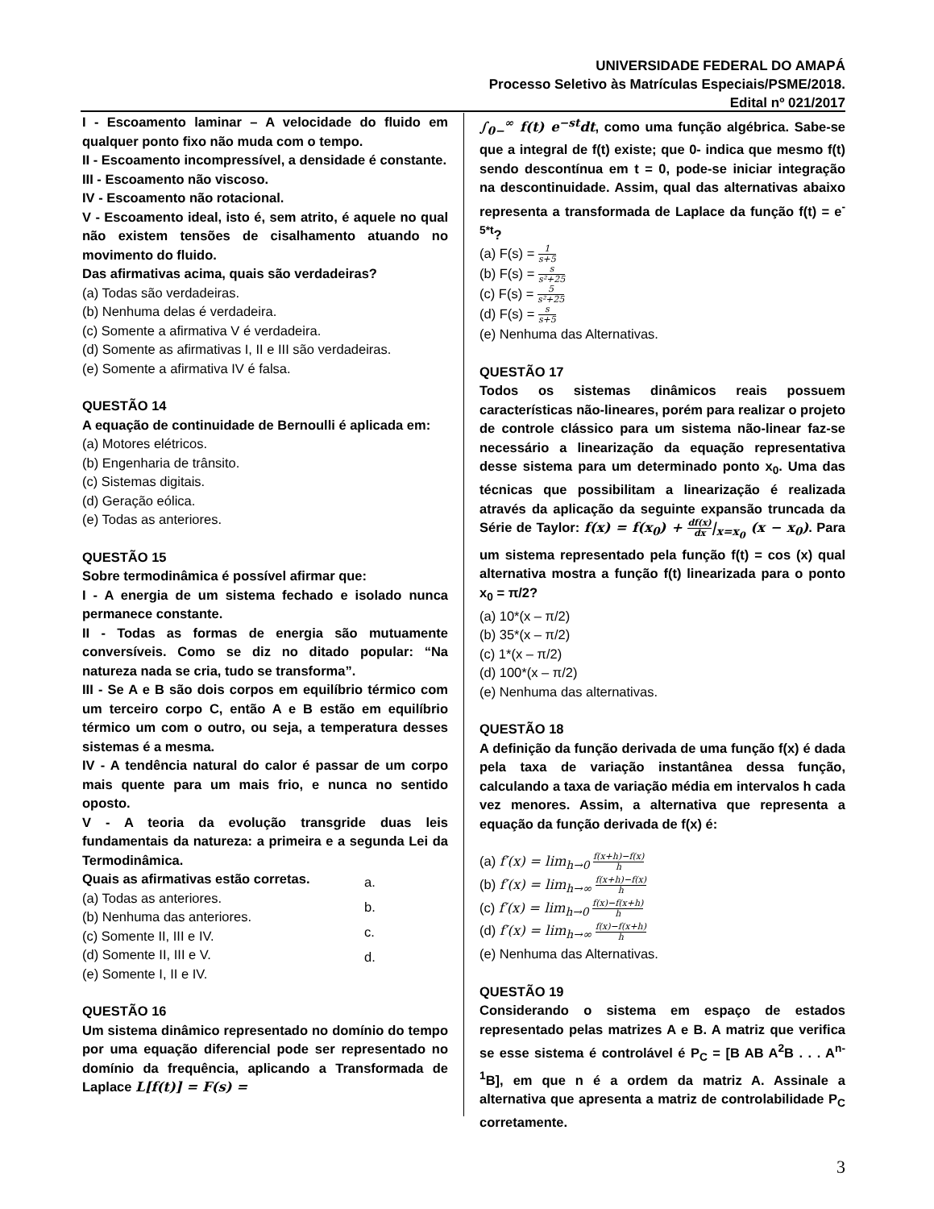UNIVERSIDADE FEDERAL DO AMAPÁ
Processo Seletivo às Matrículas Especiais/PSME/2018.
Edital nº 021/2017
I - Escoamento laminar – A velocidade do fluido em qualquer ponto fixo não muda com o tempo.
II - Escoamento incompressível, a densidade é constante.
III - Escoamento não viscoso.
IV - Escoamento não rotacional.
V - Escoamento ideal, isto é, sem atrito, é aquele no qual não existem tensões de cisalhamento atuando no movimento do fluido.
Das afirmativas acima, quais são verdadeiras?
(a) Todas são verdadeiras.
(b) Nenhuma delas é verdadeira.
(c) Somente a afirmativa V é verdadeira.
(d) Somente as afirmativas I, II e III são verdadeiras.
(e) Somente a afirmativa IV é falsa.
QUESTÃO 14
A equação de continuidade de Bernoulli é aplicada em:
(a) Motores elétricos.
(b) Engenharia de trânsito.
(c) Sistemas digitais.
(d) Geração eólica.
(e) Todas as anteriores.
QUESTÃO 15
Sobre termodinâmica é possível afirmar que:
I - A energia de um sistema fechado e isolado nunca permanece constante.
II - Todas as formas de energia são mutuamente conversíveis. Como se diz no ditado popular: “Na natureza nada se cria, tudo se transforma”.
III - Se A e B são dois corpos em equilíbrio térmico com um terceiro corpo C, então A e B estão em equilíbrio térmico um com o outro, ou seja, a temperatura desses sistemas é a mesma.
IV - A tendência natural do calor é passar de um corpo mais quente para um mais frio, e nunca no sentido oposto.
V - A teoria da evolução transgride duas leis fundamentais da natureza: a primeira e a segunda Lei da Termodinâmica.
Quais as afirmativas estão corretas.
(a) Todas as anteriores.
(b) Nenhuma das anteriores.
(c) Somente II, III e IV.
(d) Somente II, III e V.
(e) Somente I, II e IV.
a.
b.
c.
d.
QUESTÃO 16
Um sistema dinâmico representado no domínio do tempo por uma equação diferencial pode ser representado no domínio da frequência, aplicando a Transformada de Laplace L[f(t)] = F(s) =
∫<sub>0−</sub><sup>∞</sup> f(t) e<sup>−st</sup>dt, como uma função algébrica. Sabe-se que a integral de f(t) existe; que 0- indica que mesmo f(t) sendo descontínua em t = 0, pode-se iniciar integração na descontinuidade. Assim, qual das alternativas abaixo representa a transformada de Laplace da função f(t) = e<sup>-5*t</sup>?
(a) F(s) = 1 s+5
(b) F(s) = s s²+25
(c) F(s) = 5 s²+25
(d) F(s) = s s+5
(e) Nenhuma das Alternativas.
QUESTÃO 17
Todos os sistemas dinâmicos reais possuem características não-lineares, porém para realizar o projeto de controle clássico para um sistema não-linear faz-se necessário a linearização da equação representativa desse sistema para um determinado ponto x<sub>0</sub>. Uma das técnicas que possibilitam a linearização é realizada através da aplicação da seguinte expansão truncada da Série de Taylor: f(x) = f(x<sub>0</sub>) + df(x) dx|<sub>x=x<sub>0</sub></sub> (x − x<sub>0</sub>). Para um sistema representado pela função f(t) = cos (x) qual alternativa mostra a função f(t) linearizada para o ponto x<sub>0</sub> = π/2?
(a) 10*(x – π/2)
(b) 35*(x – π/2)
(c) 1*(x – π/2)
(d) 100*(x – π/2)
(e) Nenhuma das alternativas.
QUESTÃO 18
A definição da função derivada de uma função f(x) é dada pela taxa de variação instantânea dessa função, calculando a taxa de variação média em intervalos h cada vez menores. Assim, a alternativa que representa a equação da função derivada de f(x) é:
(a) f′(x) = lim<sub>h→0</sub> f(x+h)−f(x) h
(b) f′(x) = lim<sub>h→∞</sub> f(x+h)−f(x) h
(c) f′(x) = lim<sub>h→0</sub> f(x)−f(x+h) h
(d) f′(x) = lim<sub>h→∞</sub> f(x)−f(x+h) h
(e) Nenhuma das Alternativas.
QUESTÃO 19
Considerando o sistema em espaço de estados representado pelas matrizes A e B. A matriz que verifica se esse sistema é controlável é P<sub>C</sub> = [B AB A<sup>2</sup>B . . . A<sup>n-1</sup>B], em que n é a ordem da matriz A. Assinale a alternativa que apresenta a matriz de controlabilidade P<sub>C</sub> corretamente.
3